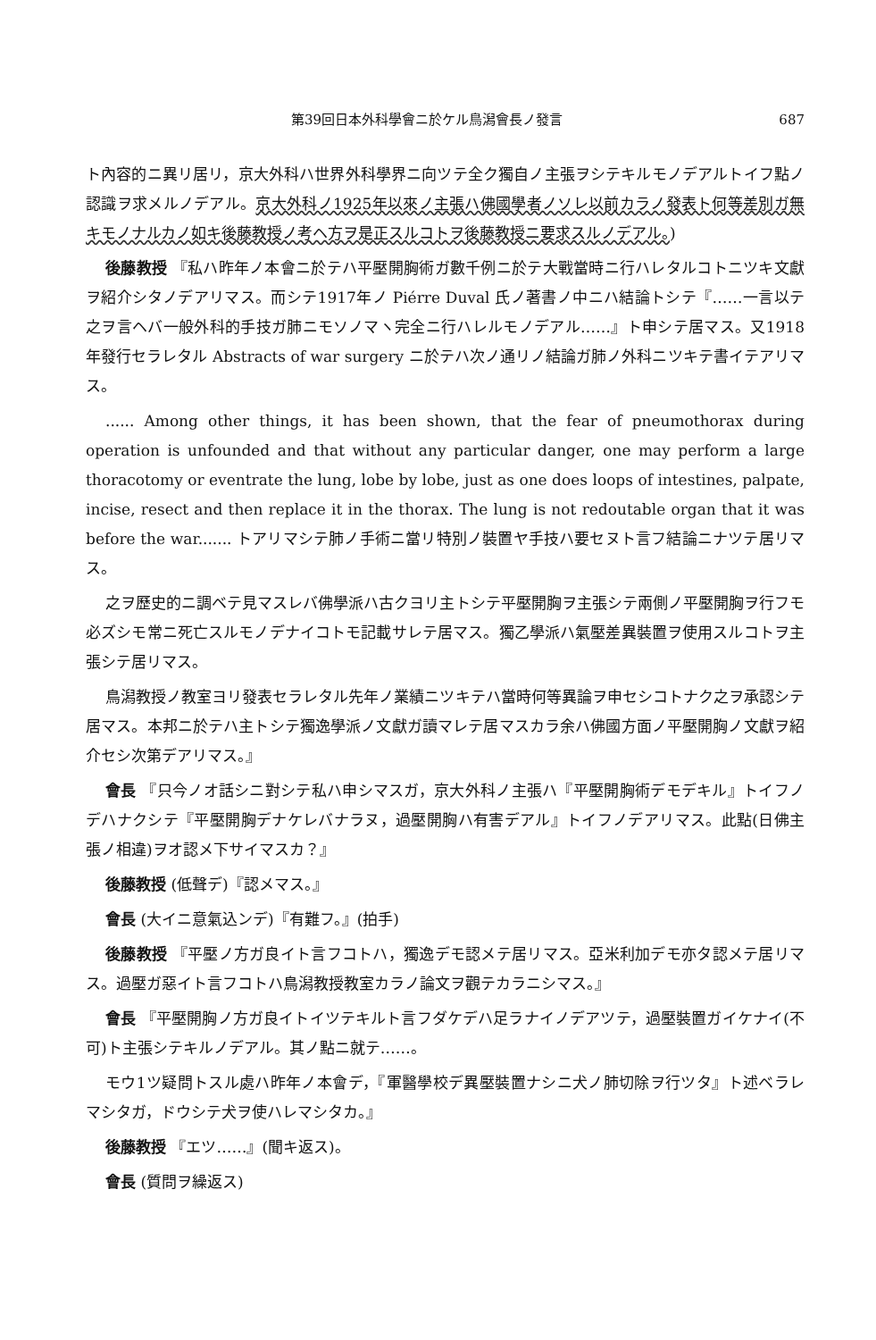第39回日本外科學會ニ於ケル鳥潟會長ノ發言 687
ト內容的ニ異リ居リ，京大外科ハ世界外科學界ニ向ツテ全ク獨自ノ主張ヲシテキルモノデアルトイフ點ノ認識ヲ求メルノデアル。京大外科ノ1925年以來ノ主張ハ佛國學者ノソレ以前カラノ發表ト何等差別ガ無キモノナルカノ如キ後藤教授ノ考ヘ方ヲ是正スルコトヲ後藤教授ニ要求スルノデアル。)
後藤教授 『私ハ昨年ノ本會ニ於テハ平壓開胸術ガ數千例ニ於テ大戰當時ニ行ハレタルコトニツキ文獻ヲ紹介シタノデアリマス。而シテ1917年ノ Piérre Duval 氏ノ著書ノ中ニハ結論トシテ『……一言以テ之ヲ言ヘバ一般外科的手技ガ肺ニモソノマヽ完全ニ行ハレルモノデアル……』ト申シテ居マス。又1918年發行セラレタル Abstracts of war surgery ニ於テハ次ノ通リノ結論ガ肺ノ外科ニツキテ書イテアリマス。
...... Among other things, it has been shown, that the fear of pneumothorax during operation is unfounded and that without any particular danger, one may perform a large thoracotomy or eventrate the lung, lobe by lobe, just as one does loops of intestines, palpate, incise, resect and then replace it in the thorax. The lung is not redoutable organ that it was before the war....... トアリマシテ肺ノ手術ニ當リ特別ノ裝置ヤ手技ハ要セヌト言フ結論ニナツテ居リマス。
之ヲ歷史的ニ調ベテ見マスレバ佛學派ハ古クヨリ主トシテ平壓開胸ヲ主張シテ兩側ノ平壓開胸ヲ行フモ必ズシモ常ニ死亡スルモノデナイコトモ記載サレテ居マス。獨乙學派ハ氣壓差異裝置ヲ使用スルコトヲ主張シテ居リマス。
鳥潟教授ノ教室ヨリ發表セラレタル先年ノ業績ニツキテハ當時何等異論ヲ申セシコトナク之ヲ承認シテ居マス。本邦ニ於テハ主トシテ獨逸學派ノ文獻ガ讀マレテ居マスカラ余ハ佛國方面ノ平壓開胸ノ文獻ヲ紹介セシ次第デアリマス。』
會長 『只今ノオ話シニ對シテ私ハ申シマスガ，京大外科ノ主張ハ『平壓開胸術デモデキル』トイフノデハナクシテ『平壓開胸デナケレバナラヌ，過壓開胸ハ有害デアル』トイフノデアリマス。此點(日佛主張ノ相違)ヲオ認メ下サイマスカ？』
後藤教授 (低聲デ)『認メマス。』
會長 (大イニ意氣込ンデ)『有難フ。』(拍手)
後藤教授 『平壓ノ方ガ良イト言フコトハ，獨逸デモ認メテ居リマス。亞米利加デモ亦タ認メテ居リマス。過壓ガ惡イト言フコトハ鳥潟教授教室カラノ論文ヲ觀テカラニシマス。』
會長 『平壓開胸ノ方ガ良イトイツテキルト言フダケデハ足ラナイノデアツテ，過壓裝置ガイケナイ(不可)ト主張シテキルノデアル。其ノ點ニ就テ……。
モウ1ツ疑問トスル處ハ昨年ノ本會デ，『軍醫學校デ異壓裝置ナシニ犬ノ肺切除ヲ行ツタ』ト述ベラレマシタガ，ドウシテ犬ヲ使ハレマシタカ。』
後藤教授 『エツ……』(聞キ返ス)。
會長 (質問ヲ繰返ス)